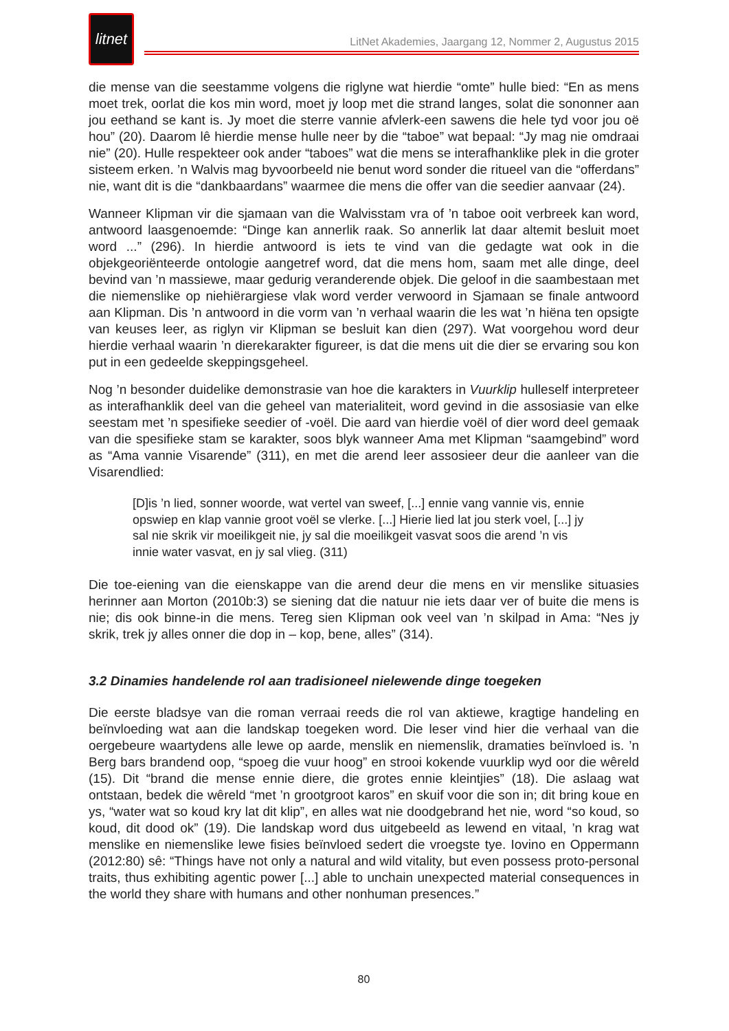litnet
LitNet Akademies, Jaargang 12, Nommer 2, Augustus 2015
die mense van die seestamme volgens die riglyne wat hierdie “omte” hulle bied: “En as mens moet trek, oorlat die kos min word, moet jy loop met die strand langes, solat die sononner aan jou eethand se kant is. Jy moet die sterre vannie afvlerk-een sawens die hele tyd voor jou oë hou” (20). Daarom lê hierdie mense hulle neer by die “taboe” wat bepaal: “Jy mag nie omdraai nie” (20). Hulle respekteer ook ander “taboes” wat die mens se interafhanklike plek in die groter sisteem erken. ’n Walvis mag byvoorbeeld nie benut word sonder die ritueel van die “offerdans” nie, want dit is die “dankbaardans” waarmee die mens die offer van die seedier aanvaar (24).
Wanneer Klipman vir die sjamaan van die Walvisstam vra of ’n taboe ooit verbreek kan word, antwoord laasgenoemde: “Dinge kan annerlik raak. So annerlik lat daar altemit besluit moet word ...” (296). In hierdie antwoord is iets te vind van die gedagte wat ook in die objekgeoriënteerde ontologie aangetref word, dat die mens hom, saam met alle dinge, deel bevind van ’n massiewe, maar gedurig veranderende objek. Die geloof in die saambestaan met die niemenslike op niehiërargiese vlak word verder verwoord in Sjamaan se finale antwoord aan Klipman. Dis ’n antwoord in die vorm van ’n verhaal waarin die les wat ’n hiëna ten opsigte van keuses leer, as riglyn vir Klipman se besluit kan dien (297). Wat voorgehou word deur hierdie verhaal waarin ’n dierekarakter figureer, is dat die mens uit die dier se ervaring sou kon put in een gedeelde skeppingsgeheel.
Nog ’n besonder duidelike demonstrasie van hoe die karakters in Vuurklip hulleself interpreteer as interafhanklik deel van die geheel van materialiteit, word gevind in die assosiasie van elke seestam met ’n spesifieke seedier of -voël. Die aard van hierdie voël of dier word deel gemaak van die spesifieke stam se karakter, soos blyk wanneer Ama met Klipman “saamgebind” word as “Ama vannie Visarende” (311), en met die arend leer assosieer deur die aanleer van die Visarendlied:
[D]is ’n lied, sonner woorde, wat vertel van sweef, [...] ennie vang vannie vis, ennie opswiep en klap vannie groot voël se vlerke. [...] Hierie lied lat jou sterk voel, [...] jy sal nie skrik vir moeilikgeit nie, jy sal die moeilikgeit vasvat soos die arend ’n vis innie water vasvat, en jy sal vlieg. (311)
Die toe-eiening van die eienskappe van die arend deur die mens en vir menslike situasies herinner aan Morton (2010b:3) se siening dat die natuur nie iets daar ver of buite die mens is nie; dis ook binne-in die mens. Tereg sien Klipman ook veel van ’n skilpad in Ama: “Nes jy skrik, trek jy alles onner die dop in – kop, bene, alles” (314).
3.2 Dinamies handelende rol aan tradisioneel nielewende dinge toegeken
Die eerste bladsye van die roman verraai reeds die rol van aktiewe, kragtige handeling en beïnvloeding wat aan die landskap toegeken word. Die leser vind hier die verhaal van die oergebeure waartydens alle lewe op aarde, menslik en niemenslik, dramaties beïnvloed is. ’n Berg bars brandend oop, “spoeg die vuur hoog” en strooi kokende vuurklip wyd oor die wêreld (15). Dit “brand die mense ennie diere, die grotes ennie kleintjies” (18). Die aslaag wat ontstaan, bedek die wêreld “met ’n grootgroot karos” en skuif voor die son in; dit bring koue en ys, “water wat so koud kry lat dit klip”, en alles wat nie doodgebrand het nie, word “so koud, so koud, dit dood ok” (19). Die landskap word dus uitgebeeld as lewend en vitaal, ’n krag wat menslike en niemenslike lewe fisies beïnvloed sedert die vroegste tye. Iovino en Oppermann (2012:80) sê: “Things have not only a natural and wild vitality, but even possess proto-personal traits, thus exhibiting agentic power [...] able to unchain unexpected material consequences in the world they share with humans and other nonhuman presences.”
80